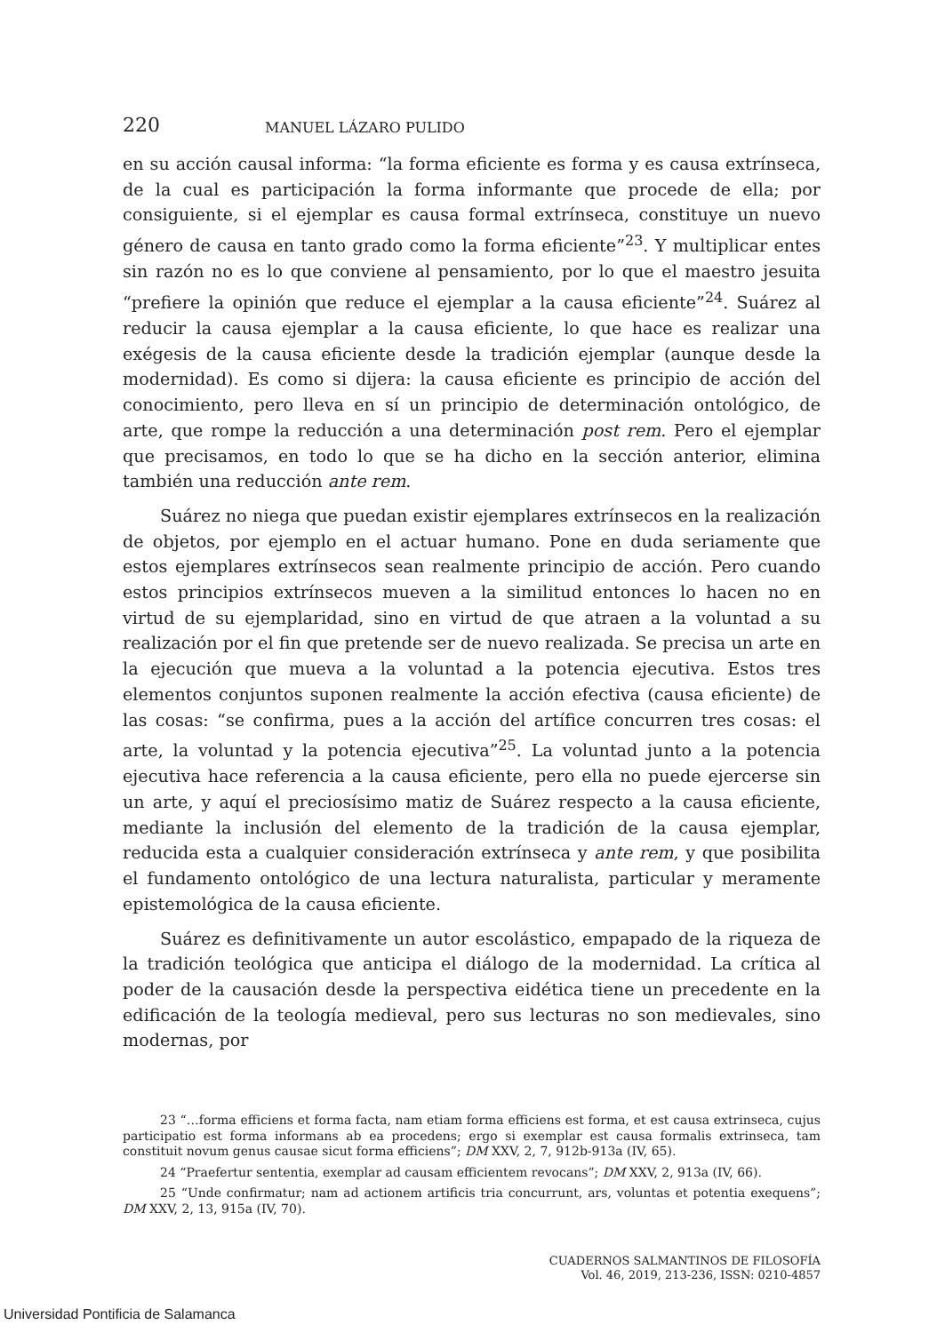220 MANUEL LÁZARO PULIDO
en su acción causal informa: “la forma eficiente es forma y es causa extrínseca, de la cual es participación la forma informante que procede de ella; por consiguiente, si el ejemplar es causa formal extrínseca, constituye un nuevo género de causa en tanto grado como la forma eficiente”<sup>23</sup>. Y multiplicar entes sin razón no es lo que conviene al pensamiento, por lo que el maestro jesuita “prefiere la opinión que reduce el ejemplar a la causa eficiente”<sup>24</sup>. Suárez al reducir la causa ejemplar a la causa eficiente, lo que hace es realizar una exégesis de la causa eficiente desde la tradición ejemplar (aunque desde la modernidad). Es como si dijera: la causa eficiente es principio de acción del conocimiento, pero lleva en sí un principio de determinación ontológico, de arte, que rompe la reducción a una determinación post rem. Pero el ejemplar que precisamos, en todo lo que se ha dicho en la sección anterior, elimina también una reducción ante rem.
Suárez no niega que puedan existir ejemplares extrínsecos en la realización de objetos, por ejemplo en el actuar humano. Pone en duda seriamente que estos ejemplares extrínsecos sean realmente principio de acción. Pero cuando estos principios extrínsecos mueven a la similitud entonces lo hacen no en virtud de su ejemplaridad, sino en virtud de que atraen a la voluntad a su realización por el fin que pretende ser de nuevo realizada. Se precisa un arte en la ejecución que mueva a la voluntad a la potencia ejecutiva. Estos tres elementos conjuntos suponen realmente la acción efectiva (causa eficiente) de las cosas: “se confirma, pues a la acción del artífice concurren tres cosas: el arte, la voluntad y la potencia ejecutiva”<sup>25</sup>. La voluntad junto a la potencia ejecutiva hace referencia a la causa eficiente, pero ella no puede ejercerse sin un arte, y aquí el preciosísimo matiz de Suárez respecto a la causa eficiente, mediante la inclusión del elemento de la tradición de la causa ejemplar, reducida esta a cualquier consideración extrínseca y ante rem, y que posibilita el fundamento ontológico de una lectura naturalista, particular y meramente epistemológica de la causa eficiente.
Suárez es definitivamente un autor escolástico, empapado de la riqueza de la tradición teológica que anticipa el diálogo de la modernidad. La crítica al poder de la causación desde la perspectiva eidética tiene un precedente en la edificación de la teología medieval, pero sus lecturas no son medievales, sino modernas, por
23 “…forma efficiens et forma facta, nam etiam forma efficiens est forma, et est causa extrinseca, cujus participatio est forma informans ab ea procedens; ergo si exemplar est causa formalis extrinseca, tam constituit novum genus causae sicut forma efficiens”; DM XXV, 2, 7, 912b-913a (IV, 65).
24 “Praefertur sententia, exemplar ad causam efficientem revocans”; DM XXV, 2, 913a (IV, 66).
25 “Unde confirmatur; nam ad actionem artificis tria concurrunt, ars, voluntas et potentia exequens”; DM XXV, 2, 13, 915a (IV, 70).
CUADERNOS SALMANTINOS DE FILOSOFÍA
Vol. 46, 2019, 213-236, ISSN: 0210-4857
Universidad Pontificia de Salamanca